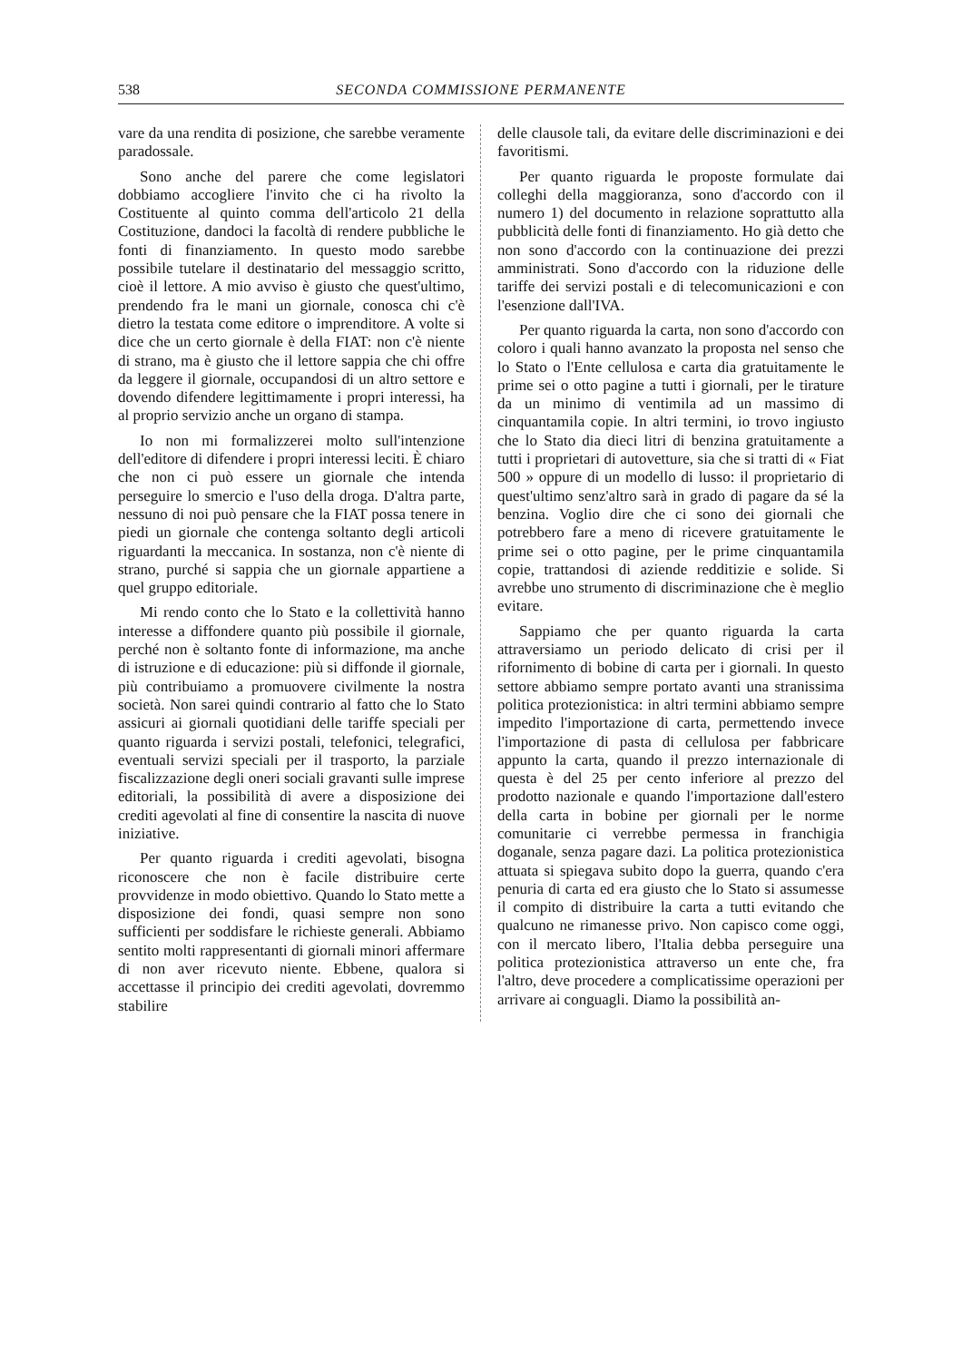538 SECONDA COMMISSIONE PERMANENTE
vare da una rendita di posizione, che sarebbe veramente paradossale.
Sono anche del parere che come legislatori dobbiamo accogliere l'invito che ci ha rivolto la Costituente al quinto comma dell'articolo 21 della Costituzione, dandoci la facoltà di rendere pubbliche le fonti di finanziamento. In questo modo sarebbe possibile tutelare il destinatario del messaggio scritto, cioè il lettore. A mio avviso è giusto che quest'ultimo, prendendo fra le mani un giornale, conosca chi c'è dietro la testata come editore o imprenditore. A volte si dice che un certo giornale è della FIAT: non c'è niente di strano, ma è giusto che il lettore sappia che chi offre da leggere il giornale, occupandosi di un altro settore e dovendo difendere legittimamente i propri interessi, ha al proprio servizio anche un organo di stampa.
Io non mi formalizzerei molto sull'intenzione dell'editore di difendere i propri interessi leciti. È chiaro che non ci può essere un giornale che intenda perseguire lo smercio e l'uso della droga. D'altra parte, nessuno di noi può pensare che la FIAT possa tenere in piedi un giornale che contenga soltanto degli articoli riguardanti la meccanica. In sostanza, non c'è niente di strano, purché si sappia che un giornale appartiene a quel gruppo editoriale.
Mi rendo conto che lo Stato e la collettività hanno interesse a diffondere quanto più possibile il giornale, perché non è soltanto fonte di informazione, ma anche di istruzione e di educazione: più si diffonde il giornale, più contribuiamo a promuovere civilmente la nostra società. Non sarei quindi contrario al fatto che lo Stato assicuri ai giornali quotidiani delle tariffe speciali per quanto riguarda i servizi postali, telefonici, telegrafici, eventuali servizi speciali per il trasporto, la parziale fiscalizzazione degli oneri sociali gravanti sulle imprese editoriali, la possibilità di avere a disposizione dei crediti agevolati al fine di consentire la nascita di nuove iniziative.
Per quanto riguarda i crediti agevolati, bisogna riconoscere che non è facile distribuire certe provvidenze in modo obiettivo. Quando lo Stato mette a disposizione dei fondi, quasi sempre non sono sufficienti per soddisfare le richieste generali. Abbiamo sentito molti rappresentanti di giornali minori affermare di non aver ricevuto niente. Ebbene, qualora si accettasse il principio dei crediti agevolati, dovremmo stabilire
delle clausole tali, da evitare delle discriminazioni e dei favoritismi.
Per quanto riguarda le proposte formulate dai colleghi della maggioranza, sono d'accordo con il numero 1) del documento in relazione soprattutto alla pubblicità delle fonti di finanziamento. Ho già detto che non sono d'accordo con la continuazione dei prezzi amministrati. Sono d'accordo con la riduzione delle tariffe dei servizi postali e di telecomunicazioni e con l'esenzione dall'IVA.
Per quanto riguarda la carta, non sono d'accordo con coloro i quali hanno avanzato la proposta nel senso che lo Stato o l'Ente cellulosa e carta dia gratuitamente le prime sei o otto pagine a tutti i giornali, per le tirature da un minimo di ventimila ad un massimo di cinquantamila copie. In altri termini, io trovo ingiusto che lo Stato dia dieci litri di benzina gratuitamente a tutti i proprietari di autovetture, sia che si tratti di « Fiat 500 » oppure di un modello di lusso: il proprietario di quest'ultimo senz'altro sarà in grado di pagare da sé la benzina. Voglio dire che ci sono dei giornali che potrebbero fare a meno di ricevere gratuitamente le prime sei o otto pagine, per le prime cinquantamila copie, trattandosi di aziende redditizie e solide. Si avrebbe uno strumento di discriminazione che è meglio evitare.
Sappiamo che per quanto riguarda la carta attraversiamo un periodo delicato di crisi per il rifornimento di bobine di carta per i giornali. In questo settore abbiamo sempre portato avanti una stranissima politica protezionistica: in altri termini abbiamo sempre impedito l'importazione di carta, permettendo invece l'importazione di pasta di cellulosa per fabbricare appunto la carta, quando il prezzo internazionale di questa è del 25 per cento inferiore al prezzo del prodotto nazionale e quando l'importazione dall'estero della carta in bobine per giornali per le norme comunitarie ci verrebbe permessa in franchigia doganale, senza pagare dazi. La politica protezionistica attuata si spiegava subito dopo la guerra, quando c'era penuria di carta ed era giusto che lo Stato si assumesse il compito di distribuire la carta a tutti evitando che qualcuno ne rimanesse privo. Non capisco come oggi, con il mercato libero, l'Italia debba perseguire una politica protezionistica attraverso un ente che, fra l'altro, deve procedere a complicatissime operazioni per arrivare ai conguagli. Diamo la possibilità an-